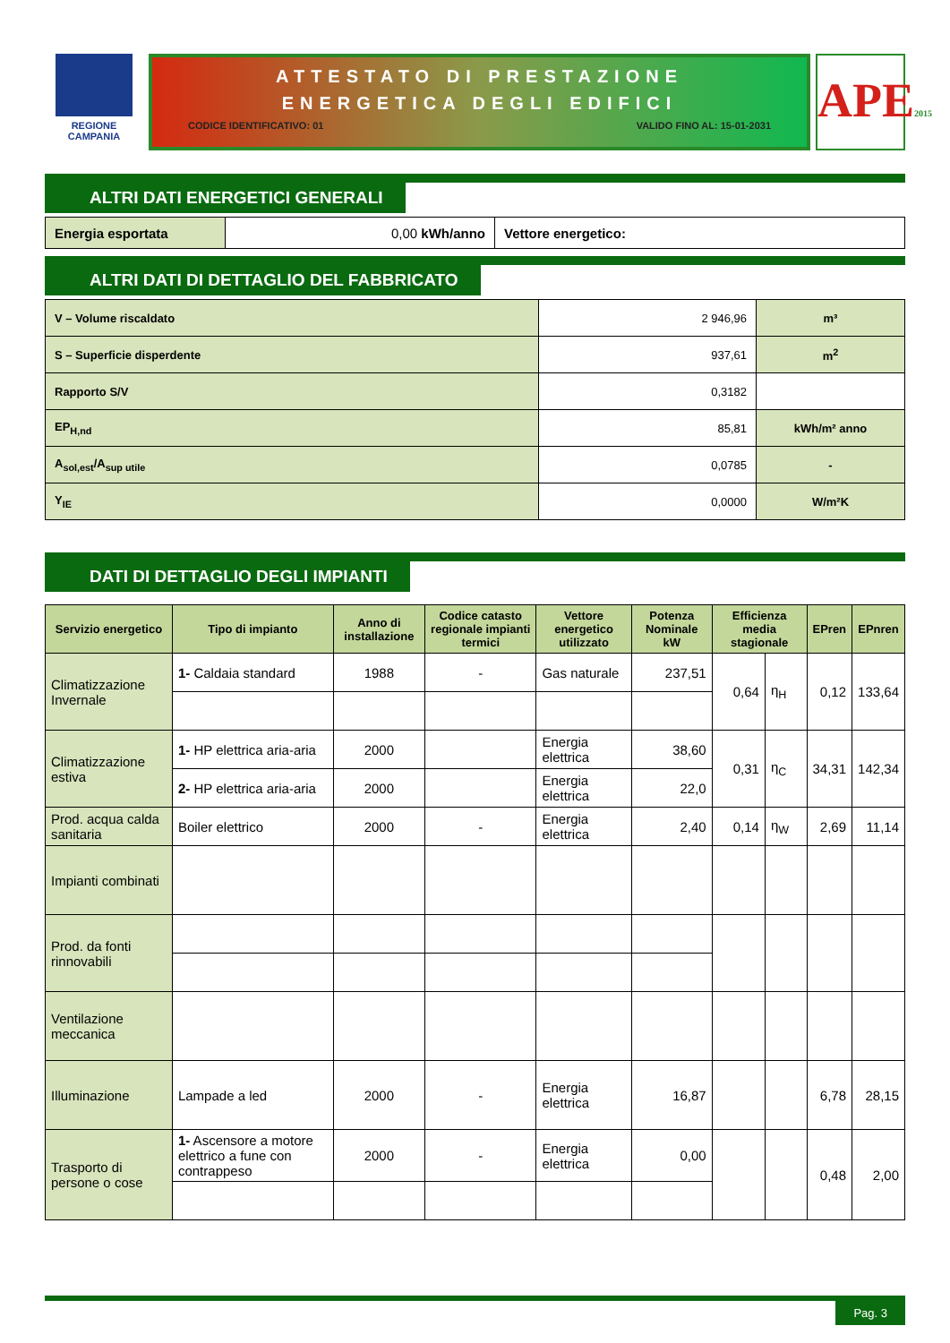REGIONE CAMPANIA
ATTESTATO DI PRESTAZIONE
ENERGETICA DEGLI EDIFICI
CODICE IDENTIFICATIVO: 01 VALIDO FINO AL: 15-01-2031
APE2015
ALTRI DATI ENERGETICI GENERALI
| Energia esportata | 0,00 kWh/anno | Vettore energetico: |
ALTRI DATI DI DETTAGLIO DEL FABBRICATO
| V – Volume riscaldato | 2 946,96 | m³ |
| S – Superficie disperdente | 937,61 | m<sup>2</sup> |
| Rapporto S/V | 0,3182 | |
| EP<sub>H,nd</sub> | 85,81 | kWh/m² anno |
| A<sub>sol,est</sub>/A<sub>sup utile</sub> | 0,0785 | - |
| Y<sub>IE</sub> | 0,0000 | W/m²K |
DATI DI DETTAGLIO DEGLI IMPIANTI
| Servizio energetico | Tipo di impianto | Anno di installazione | Codice catasto regionale impianti termici | Vettore energetico utilizzato | Potenza Nominale kW | Efficienza media stagionale | | EPren | EPnren |
| --- | --- | --- | --- | --- | --- | --- | --- | --- | --- |
| Climatizzazione Invernale | 1- Caldaia standard | 1988 | - | Gas naturale | 237,51 | 0,64 | η<sub>H</sub> | 0,12 | 133,64 |
| Climatizzazione estiva | 1- HP elettrica aria-aria | 2000 | | Energia elettrica | 38,60 | 0,31 | η<sub>C</sub> | 34,31 | 142,34 |
| | 2- HP elettrica aria-aria | 2000 | | Energia elettrica | 22,0 | | | | |
| Prod. acqua calda sanitaria | Boiler elettrico | 2000 | - | Energia elettrica | 2,40 | 0,14 | η<sub>W</sub> | 2,69 | 11,14 |
| Impianti combinati | | | | | | | | | |
| Prod. da fonti rinnovabili | | | | | | | | | |
| Ventilazione meccanica | | | | | | | | | |
| Illuminazione | Lampade a led | 2000 | - | Energia elettrica | 16,87 | | | 6,78 | 28,15 |
| Trasporto di persone o cose | 1- Ascensore a motore elettrico a fune con contrappeso | 2000 | - | Energia elettrica | 0,00 | | | 0,48 | 2,00 |
Pag. 3